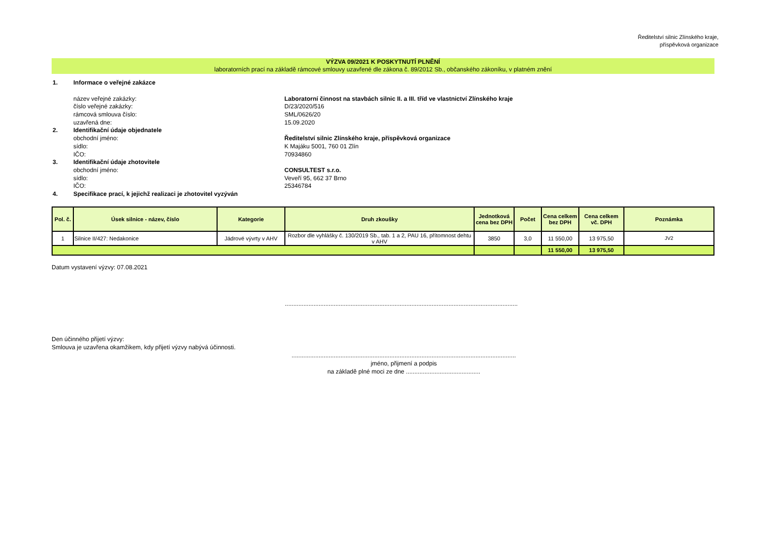Ředitelství silnic Zlínského kraje,
příspěvková organizace
VÝZVA 09/2021 K POSKYTNUTÍ PLNĚNÍ
laboratorních prací na základě rámcové smlouvy uzavřené dle zákona č. 89/2012 Sb., občanského zákoníku, v platném znění
1. Informace o veřejné zakázce
název veřejné zakázky: Laboratorní činnost na stavbách silnic II. a III. tříd ve vlastnictví Zlínského kraje
číslo veřejné zakázky: D/23/2020/516
rámcová smlouva číslo: SML/0626/20
uzavřená dne: 15.09.2020
2. Identifikační údaje objednatele
obchodní jméno: Ředitelství silnic Zlínského kraje, příspěvková organizace
sídlo: K Majáku 5001, 760 01 Zlín
IČO: 70934860
3. Identifikační údaje zhotovitele
obchodní jméno: CONSULTEST s.r.o.
sídlo: Veveří 95, 662 37 Brno
IČO: 25346784
4. Specifikace prací, k jejichž realizaci je zhotovitel vyzýván
| Pol. č. | Úsek silnice - název, číslo | Kategorie | Druh zkoušky | Jednotková cena bez DPH | Počet | Cena celkem bez DPH | Cena celkem vč. DPH | Poznámka |
| --- | --- | --- | --- | --- | --- | --- | --- | --- |
| 1 | Silnice II/427: Nedakonice | Jádrové vývrty v AHV | Rozbor dle vyhlášky č. 130/2019 Sb., tab. 1 a 2, PAU 16, přítomnost dehtu v AHV | 3850 | 3,0 | 11 550,00 | 13 975,50 | JV2 |
| | | | | | | 11 550,00 | 13 975,50 | |
Datum vystavení výzvy: 07.08.2021
..........................................................................................................................................
Den účinného přijetí výzvy:
Smlouva je uzavřena okamžikem, kdy přijetí výzvy nabývá účinnosti.
.....................................................................................................................................
jméno, přijmení a podpis
na základě plné moci ze dne ............................................